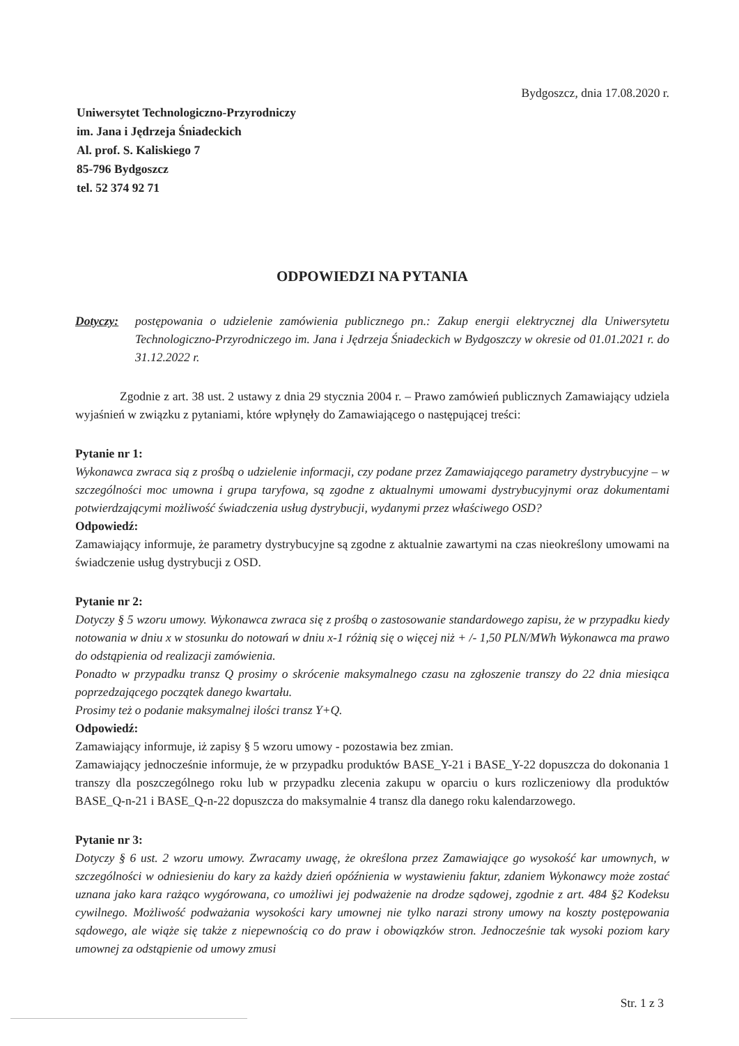Bydgoszcz, dnia 17.08.2020 r.
Uniwersytet Technologiczno-Przyrodniczy
im. Jana i Jędrzeja Śniadeckich
Al. prof. S. Kaliskiego 7
85-796 Bydgoszcz
tel. 52 374 92 71
ODPOWIEDZI NA PYTANIA
Dotyczy: postępowania o udzielenie zamówienia publicznego pn.: Zakup energii elektrycznej dla Uniwersytetu Technologiczno-Przyrodniczego im. Jana i Jędrzeja Śniadeckich w Bydgoszczy w okresie od 01.01.2021 r. do 31.12.2022 r.
Zgodnie z art. 38 ust. 2 ustawy z dnia 29 stycznia 2004 r. – Prawo zamówień publicznych Zamawiający udziela wyjaśnień w związku z pytaniami, które wpłynęły do Zamawiającego o następującej treści:
Pytanie nr 1:
Wykonawca zwraca sią z prośbą o udzielenie informacji, czy podane przez Zamawiającego parametry dystrybucyjne – w szczególności moc umowna i grupa taryfowa, są zgodne z aktualnymi umowami dystrybucyjnymi oraz dokumentami potwierdzającymi możliwość świadczenia usług dystrybucji, wydanymi przez właściwego OSD?
Odpowiedź:
Zamawiający informuje, że parametry dystrybucyjne są zgodne z aktualnie zawartymi na czas nieokreślony umowami na świadczenie usług dystrybucji z OSD.
Pytanie nr 2:
Dotyczy § 5 wzoru umowy. Wykonawca zwraca się z prośbą o zastosowanie standardowego zapisu, że w przypadku kiedy notowania w dniu x w stosunku do notowań w dniu x-1 różnią się o więcej niż + /- 1,50 PLN/MWh Wykonawca ma prawo do odstąpienia od realizacji zamówienia.
Ponadto w przypadku transz Q prosimy o skrócenie maksymalnego czasu na zgłoszenie transzy do 22 dnia miesiąca poprzedzającego początek danego kwartału.
Prosimy też o podanie maksymalnej ilości transz Y+Q.
Odpowiedź:
Zamawiający informuje, iż zapisy § 5 wzoru umowy - pozostawia bez zmian.
Zamawiający jednocześnie informuje, że w przypadku produktów BASE_Y-21 i BASE_Y-22 dopuszcza do dokonania 1 transzy dla poszczególnego roku lub w przypadku zlecenia zakupu w oparciu o kurs rozliczeniowy dla produktów BASE_Q-n-21 i BASE_Q-n-22 dopuszcza do maksymalnie 4 transz dla danego roku kalendarzowego.
Pytanie nr 3:
Dotyczy § 6 ust. 2 wzoru umowy. Zwracamy uwagę, że określona przez Zamawiające go wysokość kar umownych, w szczególności w odniesieniu do kary za każdy dzień opóźnienia w wystawieniu faktur, zdaniem Wykonawcy może zostać uznana jako kara rażąco wygórowana, co umożliwi jej podważenie na drodze sądowej, zgodnie z art. 484 §2 Kodeksu cywilnego. Możliwość podważania wysokości kary umownej nie tylko narazi strony umowy na koszty postępowania sądowego, ale wiąże się także z niepewnością co do praw i obowiązków stron. Jednocześnie tak wysoki poziom kary umownej za odstąpienie od umowy zmusi
Str. 1 z 3